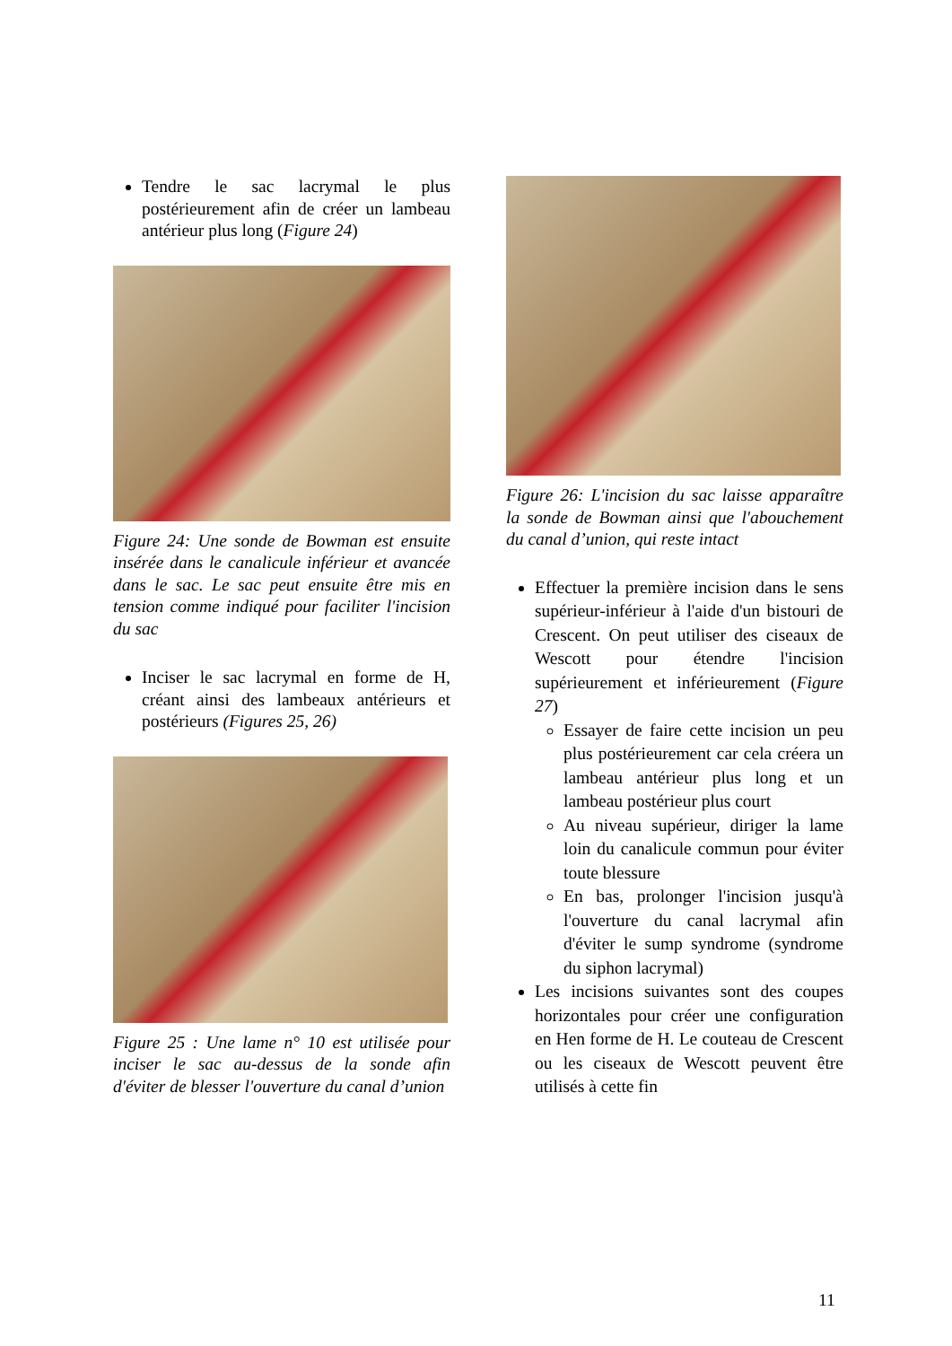Tendre le sac lacrymal le plus postérieurement afin de créer un lambeau antérieur plus long (Figure 24)
Figure 24: Une sonde de Bowman est ensuite insérée dans le canalicule inférieur et avancée dans le sac. Le sac peut ensuite être mis en tension comme indiqué pour faciliter l'incision du sac
Inciser le sac lacrymal en forme de H, créant ainsi des lambeaux antérieurs et postérieurs (Figures 25, 26)
Figure 25 : Une lame n° 10 est utilisée pour inciser le sac au-dessus de la sonde afin d'éviter de blesser l'ouverture du canal d’union
Figure 26: L'incision du sac laisse apparaître la sonde de Bowman ainsi que l'abouchement du canal d’union, qui reste intact
Effectuer la première incision dans le sens supérieur-inférieur à l'aide d'un bistouri de Crescent. On peut utiliser des ciseaux de Wescott pour étendre l'incision supérieurement et inférieurement (Figure 27)
Essayer de faire cette incision un peu plus postérieurement car cela créera un lambeau antérieur plus long et un lambeau postérieur plus court
Au niveau supérieur, diriger la lame loin du canalicule commun pour éviter toute blessure
En bas, prolonger l'incision jusqu'à l'ouverture du canal lacrymal afin d'éviter le sump syndrome (syndrome du siphon lacrymal)
Les incisions suivantes sont des coupes horizontales pour créer une configuration en Hen forme de H. Le couteau de Crescent ou les ciseaux de Wescott peuvent être utilisés à cette fin
11